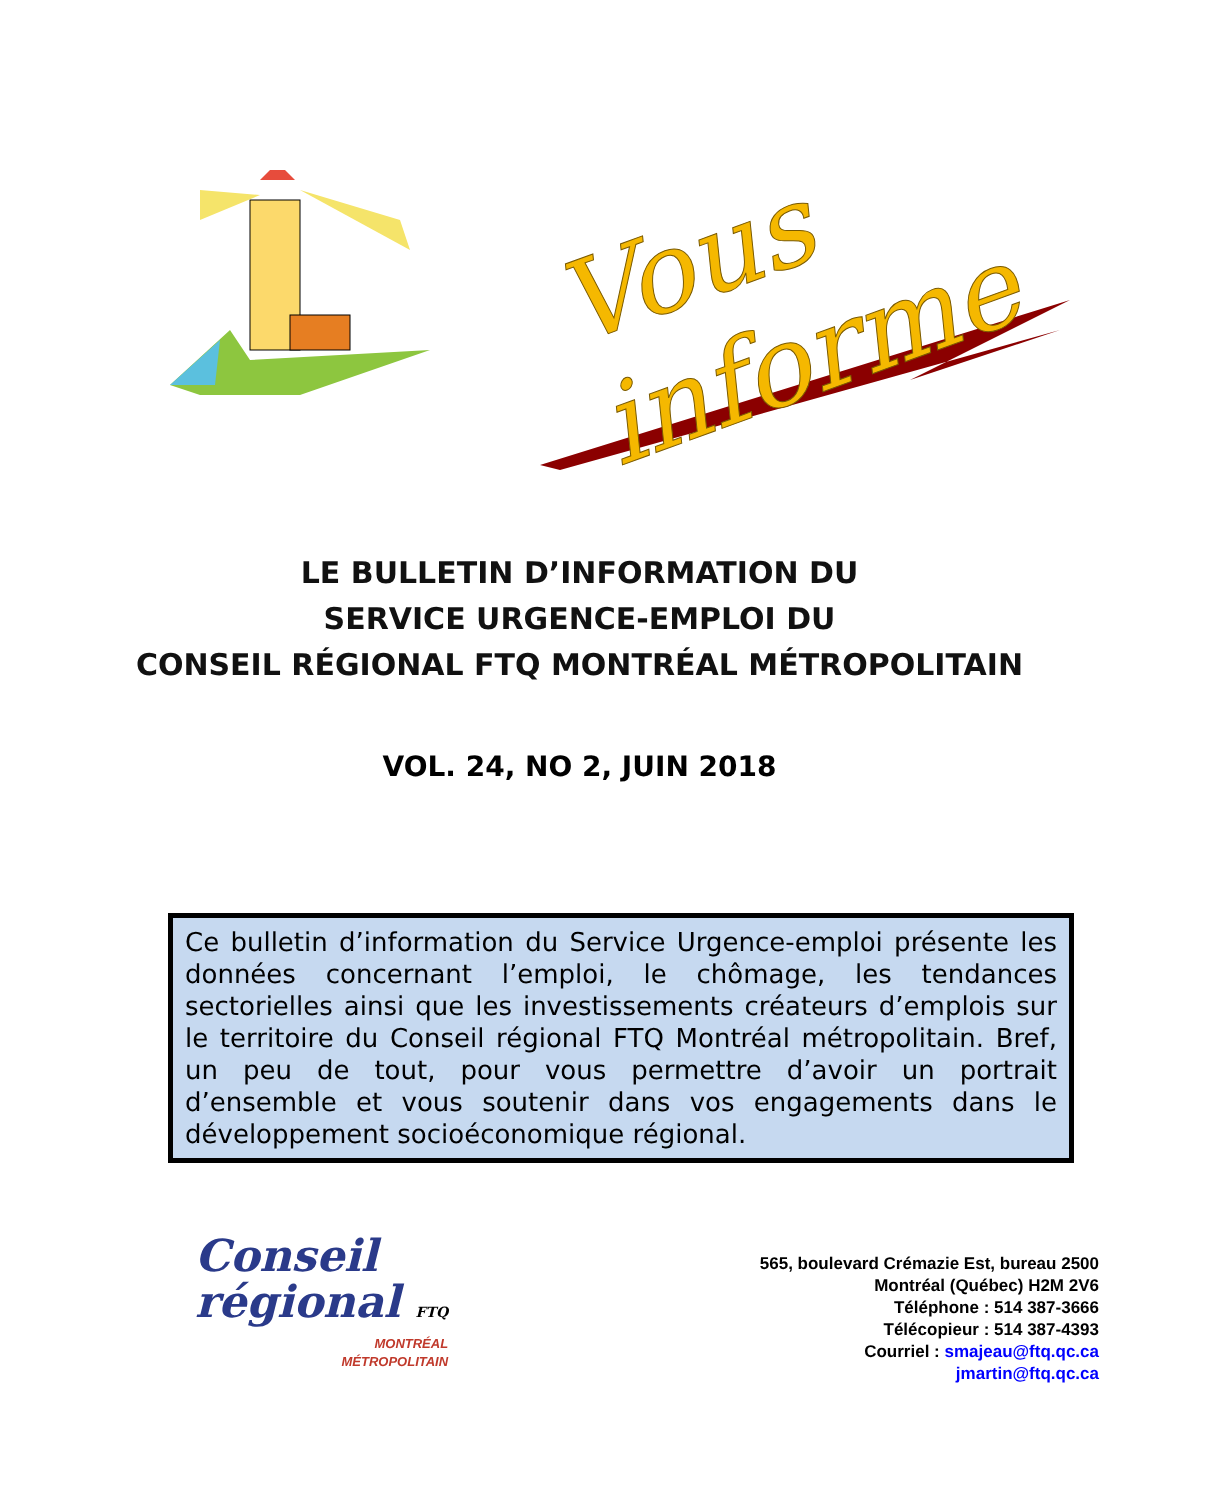Vous informe
LE BULLETIN D’INFORMATION DU
SERVICE URGENCE-EMPLOI DU
CONSEIL RÉGIONAL FTQ MONTRÉAL MÉTROPOLITAIN
VOL. 24, NO 2, JUIN 2018
Ce bulletin d’information du Service Urgence-emploi présente les données concernant l’emploi, le chômage, les tendances sectorielles ainsi que les investissements créateurs d’emplois sur le territoire du Conseil régional FTQ Montréal métropolitain. Bref, un peu de tout, pour vous permettre d’avoir un portrait d’ensemble et vous soutenir dans vos engagements dans le développement socioéconomique régional.
Conseil
régional FTQ
MONTRÉAL
MÉTROPOLITAIN
565, boulevard Crémazie Est, bureau 2500
Montréal (Québec) H2M 2V6
Téléphone : 514 387-3666
Télécopieur : 514 387-4393
Courriel : smajeau@ftq.qc.ca
jmartin@ftq.qc.ca